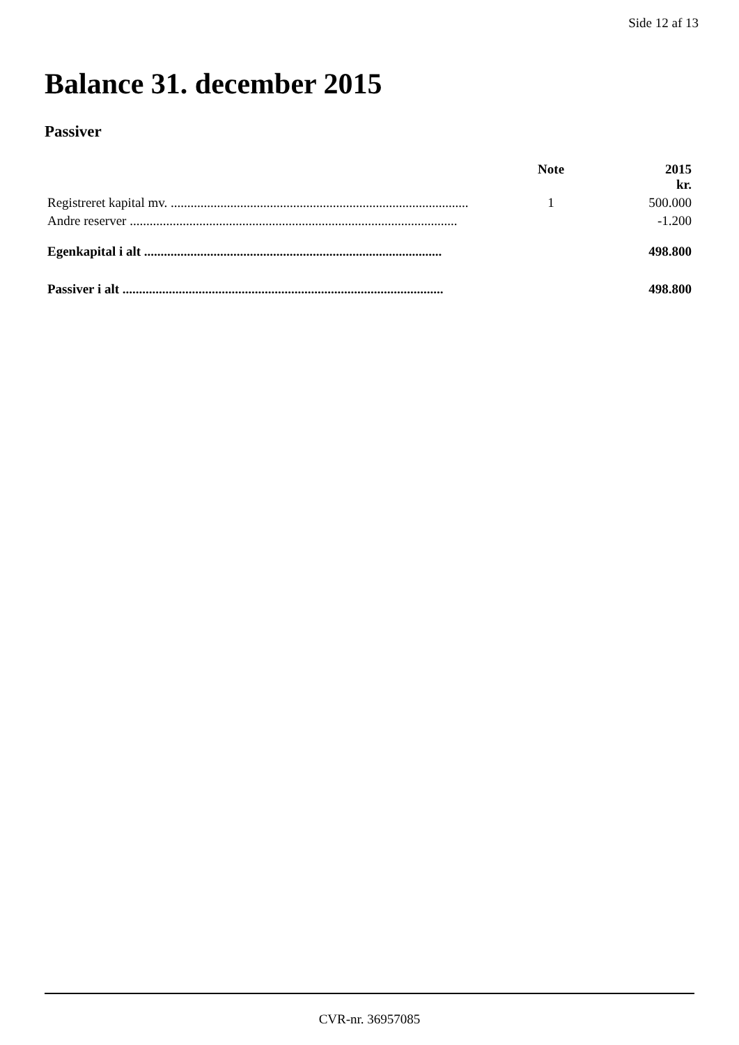Side 12 af 13
Balance 31. december 2015
Passiver
| | Note | 2015 kr. |
| --- | --- | --- |
| Registreret kapital mv. .......................................................................................... | 1 | 500.000 |
| Andre reserver ................................................................................................... | | -1.200 |
| Egenkapital i alt .......................................................................................... | | 498.800 |
| Passiver i alt ................................................................................................. | | 498.800 |
CVR-nr. 36957085